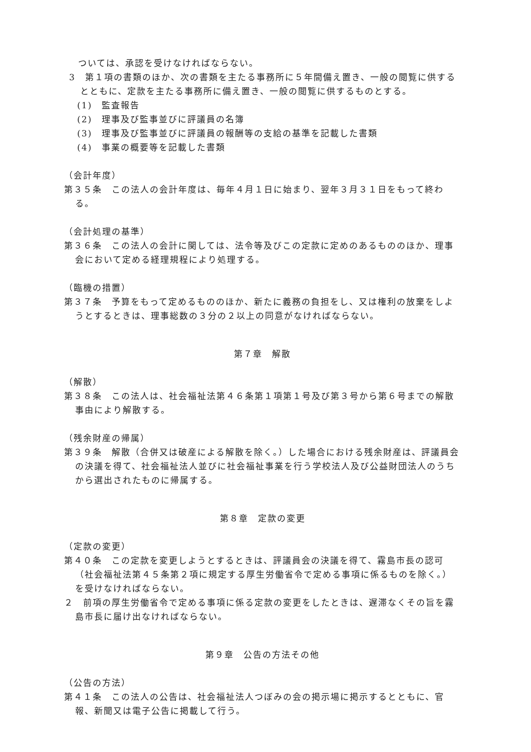ついては、承認を受けなければならない。
3　第１項の書類のほか、次の書類を主たる事務所に５年間備え置き、一般の閲覧に供するとともに、定款を主たる事務所に備え置き、一般の閲覧に供するものとする。
(1)　監査報告
(2)　理事及び監事並びに評議員の名簿
(3)　理事及び監事並びに評議員の報酬等の支給の基準を記載した書類
(4)　事業の概要等を記載した書類
（会計年度）
第３５条　この法人の会計年度は、毎年４月１日に始まり、翌年３月３１日をもって終わる。
（会計処理の基準）
第３６条　この法人の会計に関しては、法令等及びこの定款に定めのあるもののほか、理事会において定める経理規程により処理する。
（臨機の措置）
第３７条　予算をもって定めるもののほか、新たに義務の負担をし、又は権利の放棄をしようとするときは、理事総数の３分の２以上の同意がなければならない。
第７章　解散
（解散）
第３８条　この法人は、社会福祉法第４６条第１項第１号及び第３号から第６号までの解散事由により解散する。
（残余財産の帰属）
第３９条　解散（合併又は破産による解散を除く。）した場合における残余財産は、評議員会の決議を得て、社会福祉法人並びに社会福祉事業を行う学校法人及び公益財団法人のうちから選出されたものに帰属する。
第８章　定款の変更
（定款の変更）
第４０条　この定款を変更しようとするときは、評議員会の決議を得て、霧島市長の認可（社会福祉法第４５条第２項に規定する厚生労働省令で定める事項に係るものを除く。）を受けなければならない。
２　前項の厚生労働省令で定める事項に係る定款の変更をしたときは、遅滞なくその旨を霧島市長に届け出なければならない。
第９章　公告の方法その他
（公告の方法）
第４１条　この法人の公告は、社会福祉法人つぼみの会の掲示場に掲示するとともに、官報、新聞又は電子公告に掲載して行う。